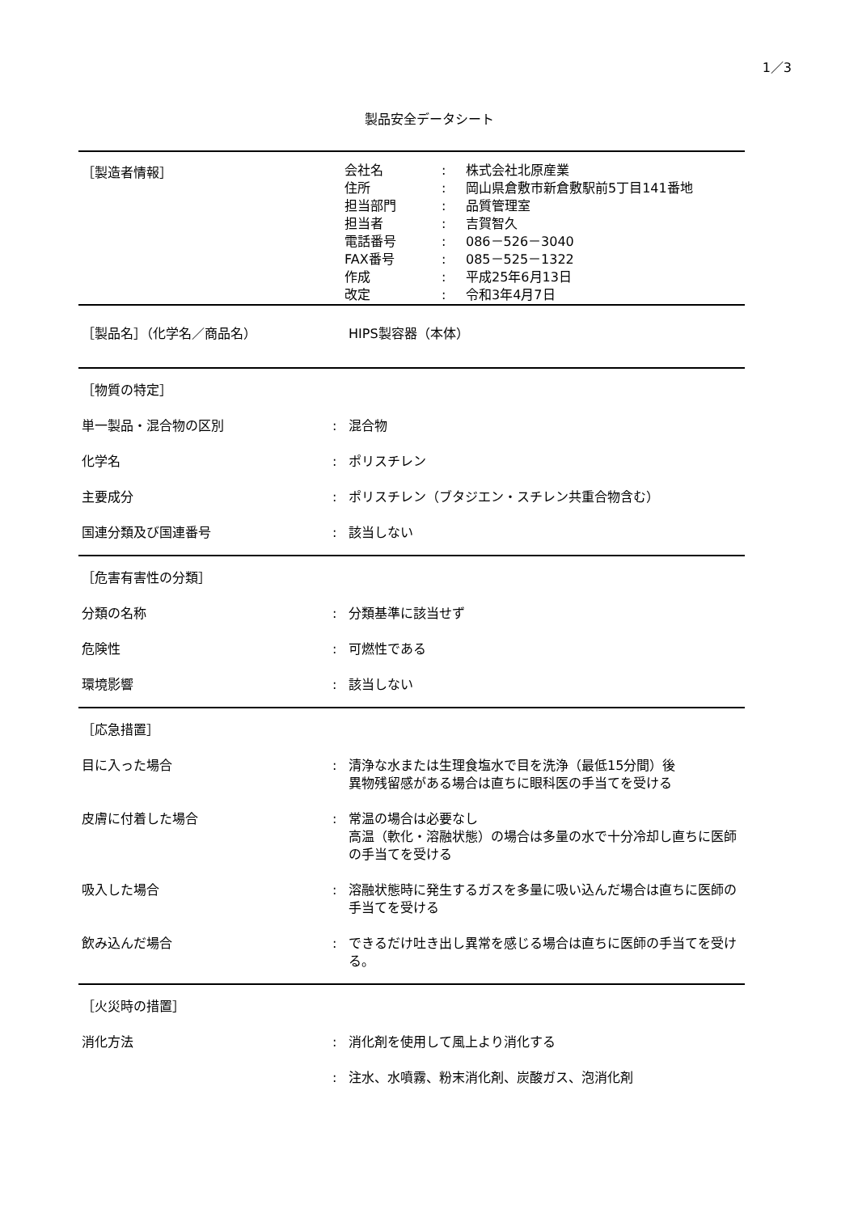1／3
製品安全データシート
［製造者情報］
会社名: 株式会社北原産業
住所: 岡山県倉敷市新倉敷駅前5丁目141番地
担当部門: 品質管理室
担当者: 吉賀智久
電話番号: 086－526－3040
FAX番号: 085－525－1322
作成: 平成25年6月13日
改定: 令和3年4月7日
［製品名］（化学名／商品名） HIPS製容器（本体）
［物質の特定］
単一製品・混合物の区別 : 混合物
化学名 : ポリスチレン
主要成分 : ポリスチレン（ブタジエン・スチレン共重合物含む）
国連分類及び国連番号 : 該当しない
［危害有害性の分類］
分類の名称 : 分類基準に該当せず
危険性 : 可燃性である
環境影響 : 該当しない
［応急措置］
目に入った場合 : 清浄な水または生理食塩水で目を洗浄（最低15分間）後
異物残留感がある場合は直ちに眼科医の手当てを受ける
皮膚に付着した場合 : 常温の場合は必要なし
高温（軟化・溶融状態）の場合は多量の水で十分冷却し直ちに医師の手当てを受ける
吸入した場合 : 溶融状態時に発生するガスを多量に吸い込んだ場合は直ちに医師の手当てを受ける
飲み込んだ場合 : できるだけ吐き出し異常を感じる場合は直ちに医師の手当てを受ける。
［火災時の措置］
消化方法 : 消化剤を使用して風上より消化する
: 注水、水噴霧、粉末消化剤、炭酸ガス、泡消化剤